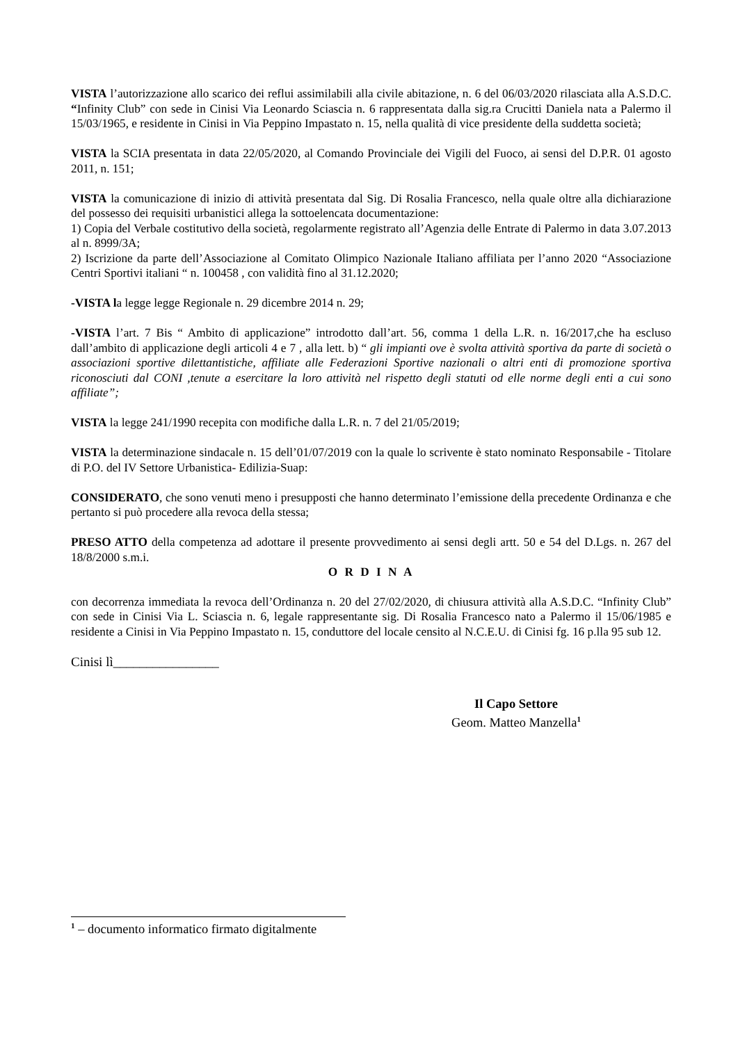VISTA l’autorizzazione allo scarico dei reflui assimilabili alla civile abitazione, n. 6 del 06/03/2020 rilasciata alla A.S.D.C. “Infinity Club” con sede in Cinisi Via Leonardo Sciascia n. 6 rappresentata dalla sig.ra Crucitti Daniela nata a Palermo il 15/03/1965, e residente in Cinisi in Via Peppino Impastato n. 15, nella qualità di vice presidente della suddetta società;
VISTA la SCIA presentata in data 22/05/2020, al Comando Provinciale dei Vigili del Fuoco, ai sensi del D.P.R. 01 agosto 2011, n. 151;
VISTA la comunicazione di inizio di attività presentata dal Sig. Di Rosalia Francesco, nella quale oltre alla dichiarazione del possesso dei requisiti urbanistici allega la sottoelencata documentazione:
1) Copia del Verbale costitutivo della società, regolarmente registrato all’Agenzia delle Entrate di Palermo in data 3.07.2013 al n. 8999/3A;
2) Iscrizione da parte dell’Associazione al Comitato Olimpico Nazionale Italiano affiliata per l’anno 2020 “Associazione Centri Sportivi italiani “ n. 100458 , con validità fino al 31.12.2020;
-VISTA la legge legge Regionale n. 29 dicembre 2014 n. 29;
-VISTA l’art. 7 Bis “ Ambito di applicazione” introdotto dall’art. 56, comma 1 della L.R. n. 16/2017,che ha escluso dall’ambito di applicazione degli articoli 4 e 7 , alla lett. b) “ gli impianti ove è svolta attività sportiva da parte di società o associazioni sportive dilettantistiche, affiliate alle Federazioni Sportive nazionali o altri enti di promozione sportiva riconosciuti dal CONI ,tenute a esercitare la loro attività nel rispetto degli statuti od elle norme degli enti a cui sono affiliate”;
VISTA la legge 241/1990 recepita con modifiche dalla L.R. n. 7 del 21/05/2019;
VISTA la determinazione sindacale n. 15 dell’01/07/2019 con la quale lo scrivente è stato nominato Responsabile - Titolare di P.O. del IV Settore Urbanistica- Edilizia-Suap:
CONSIDERATO, che sono venuti meno i presupposti che hanno determinato l’emissione della precedente Ordinanza e che pertanto si può procedere alla revoca della stessa;
PRESO ATTO della competenza ad adottare il presente provvedimento ai sensi degli artt. 50 e 54 del D.Lgs. n. 267 del 18/8/2000 s.m.i.
O R D I N A
con decorrenza immediata la revoca dell’Ordinanza n. 20 del 27/02/2020, di chiusura attività alla A.S.D.C. “Infinity Club” con sede in Cinisi Via L. Sciascia n. 6, legale rappresentante sig. Di Rosalia Francesco nato a Palermo il 15/06/1985 e residente a Cinisi in Via Peppino Impastato n. 15, conduttore del locale censito al N.C.E.U. di Cinisi fg. 16 p.lla 95 sub 12.
Cinisi lì________________
Il Capo Settore
Geom. Matteo Manzella<sup>1</sup>
<sup>1</sup> – documento informatico firmato digitalmente